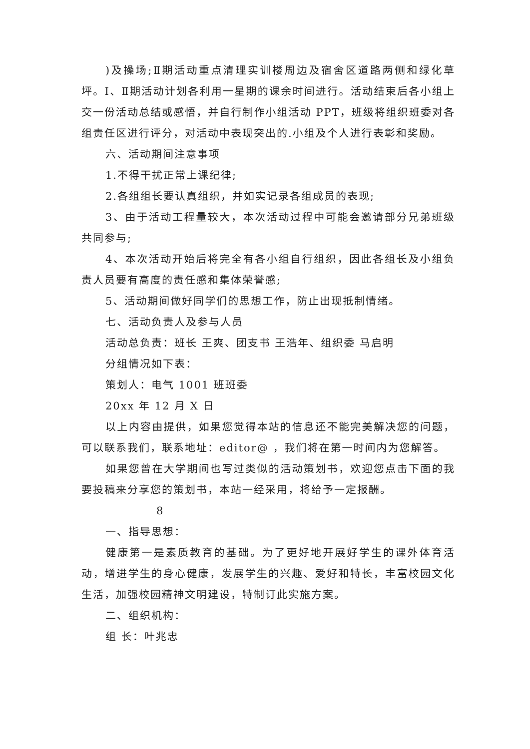)及操场;Ⅱ期活动重点清理实训楼周边及宿舍区道路两侧和绿化草坪。Ⅰ、Ⅱ期活动计划各利用一星期的课余时间进行。活动结束后各小组上交一份活动总结或感悟，并自行制作小组活动 PPT，班级将组织班委对各组责任区进行评分，对活动中表现突出的.小组及个人进行表彰和奖励。
六、活动期间注意事项
1.不得干扰正常上课纪律;
2.各组组长要认真组织，并如实记录各组成员的表现;
3、由于活动工程量较大，本次活动过程中可能会邀请部分兄弟班级共同参与;
4、本次活动开始后将完全有各小组自行组织，因此各组长及小组负责人员要有高度的责任感和集体荣誉感;
5、活动期间做好同学们的思想工作，防止出现抵制情绪。
七、活动负责人及参与人员
活动总负责：班长 王爽、团支书 王浩年、组织委 马启明
分组情况如下表：
策划人：电气 1001 班班委
20xx 年 12 月 X 日
以上内容由提供，如果您觉得本站的信息还不能完美解决您的问题，可以联系我们，联系地址：editor@ ，我们将在第一时间内为您解答。
如果您曾在大学期间也写过类似的活动策划书，欢迎您点击下面的我要投稿来分享您的策划书，本站一经采用，将给予一定报酬。
8
一、指导思想：
健康第一是素质教育的基础。为了更好地开展好学生的课外体育活动，增进学生的身心健康，发展学生的兴趣、爱好和特长，丰富校园文化生活，加强校园精神文明建设，特制订此实施方案。
二、组织机构：
组 长：叶兆忠